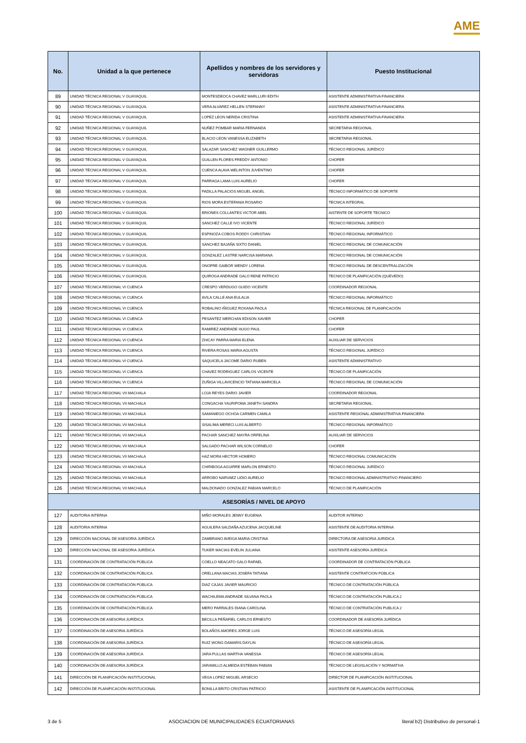AME
| No. | Unidad a la que pertenece | Apellidos y nombres de los servidores y servidoras | Puesto Institucional |
| --- | --- | --- | --- |
| 89 | UNIDAD TÉCNICA REGIONAL V GUAYAQUIL | MONTESDEOCA CHAVEZ MARLLURI EDITH | ASISTENTE ADMINISTRATIVA FINANCIERA |
| 90 | UNIDAD TÉCNICA REGIONAL V GUAYAQUIL | VERA ALVAREZ HELLEN STEFANNY | ASISTENTE ADMINISTRATIVA FINANCIERA |
| 91 | UNIDAD TÉCNICA REGIONAL V GUAYAQUIL | LOPEZ LEON NERIDA CRISTINA | ASISTENTE ADMINISTRATIVA FINANCIERA |
| 92 | UNIDAD TÉCNICA REGIONAL V GUAYAQUIL | NUÑEZ POMBAR MARIA FERNANDA | SECRETARIA REGIONAL |
| 93 | UNIDAD TÉCNICA REGIONAL V GUAYAQUIL | BLACIO LEON VANESSA ELIZABETH | SECRETARIA REGIONAL |
| 94 | UNIDAD TÉCNICA REGIONAL V GUAYAQUIL | SALAZAR SANCHEZ WAGNER GUILLERMO | TÉCNICO REGIONAL JURÍDICO |
| 95 | UNIDAD TÉCNICA REGIONAL V GUAYAQUIL | GUILLEN FLORES FREDDY ANTONIO | CHOFER |
| 96 | UNIDAD TÉCNICA REGIONAL V GUAYAQUIL | CUENCA ALAVA WELINTON JUVENTINO | CHOFER |
| 97 | UNIDAD TÉCNICA REGIONAL V GUAYAQUIL | PARRAGA LAMA LUIS AURELIO | CHOFER |
| 98 | UNIDAD TÉCNICA REGIONAL V GUAYAQUIL | PADILLA PALACIOS MIGUEL ANGEL | TÉCNICO INFORMÁTICO DE SOPORTE |
| 99 | UNIDAD TÉCNICA REGIONAL V GUAYAQUIL | RIOS MORA ESTEFANIA ROSARIO | TECNICA INTEGRAL |
| 100 | UNIDAD TÉCNICA REGIONAL V GUAYAQUIL | BRIONES COLLANTES VICTOR ABEL | AISTENTE DE SOPORTE TECNICO |
| 101 | UNIDAD TÉCNICA REGIONAL V GUAYAQUIL | SANCHEZ CALLE IVO VICENTE | TÉCNICO REGIONAL JURÍDICO |
| 102 | UNIDAD TÉCNICA REGIONAL V GUAYAQUIL | ESPINOZA COBOS RODDY CHRISTIAN | TÉCNICO REGIONAL INFORMÁTICO |
| 103 | UNIDAD TÉCNICA REGIONAL V GUAYAQUIL | SANCHEZ BAJAÑA SIXTO DANIEL | TÉCNICO REGIONAL DE COMUNICACIÓN |
| 104 | UNIDAD TÉCNICA REGIONAL V GUAYAQUIL | GONZALEZ LASTRE NARCISA MARIANA | TÉCNICO REGIONAL DE COMUNICACIÓN |
| 105 | UNIDAD TÉCNICA REGIONAL V GUAYAQUIL | ONOFRE GAIBOR WENDY LORENA | TÉCNICO REGIONAL DE DESCENTRALIZACIÓN |
| 106 | UNIDAD TÉCNICA REGIONAL V GUAYAQUIL | QUIROGA ANDRADE GALO RENE PATRICIO | TECNICO DE PLANIFICACIÓN (QUEVEDO) |
| 107 | UNIDAD TÉCNICA REGIONAL VI CUENCA | CRESPO VERDUGO GUIDO VICENTE | COORDINADOR REGIONAL |
| 108 | UNIDAD TÉCNICA REGIONAL VI CUENCA | AVILA CALLE ANA EULALIA | TÉCNICO REGIONAL INFORMÁTICO |
| 109 | UNIDAD TÉCNICA REGIONAL VI CUENCA | ROBALINO IÑIGUEZ ROXANA PAOLA | TÉCNICA REGIONAL DE PLANIFICACIÓN |
| 110 | UNIDAD TÉCNICA REGIONAL VI CUENCA | PESANTEZ MERCHAN EDISON XAVIER | CHOFER |
| 111 | UNIDAD TÉCNICA REGIONAL VI CUENCA | RAMIREZ ANDRADE HUGO PAUL | CHOFER |
| 112 | UNIDAD TÉCNICA REGIONAL VI CUENCA | ZHICAY PARRA MARIA ELENA | AUXILIAR DE SERVICIOS |
| 113 | UNIDAD TÉCNICA REGIONAL VI CUENCA | RIVERA ROSAS MARIA AGUSTA | TÉCNICO REGIONAL JURÍDICO |
| 114 | UNIDAD TÉCNICA REGIONAL VI CUENCA | SAQUICELA JACOME DARIO RUBEN | ASISTENTE ADMINISTRATIVO |
| 115 | UNIDAD TÉCNICA REGIONAL VI CUENCA | CHAVEZ RODRIGUEZ CARLOS VICENTE | TÉCNICO DE PLANIFICACIÓN |
| 116 | UNIDAD TÉCNICA REGIONAL VI CUENCA | ZUÑIGA VILLAVICENCIO TATIANA MARICELA | TÉCNICO REGIONAL DE COMUNICACIÓN |
| 117 | UNIDAD TÉCNICA REGIONAL VII MACHALA | LOJA REYES DARIO JAVIER | COORDINADOR REGIONAL |
| 118 | UNIDAD TÉCNICA REGIONAL VII MACHALA | CONGACHA YAURIPOMA JANETH SANDRA | SECRETARIA REGIONAL |
| 119 | UNIDAD TÉCNICA REGIONAL VII MACHALA | SAMANIEGO OCHOA CARMEN CAMILA | ASISTENTE REGIONAL ADMINISTRATIVA FINANCIERA |
| 120 | UNIDAD TÉCNICA REGIONAL VII MACHALA | SISALIMA MERECI LUIS ALBERTO | TÉCNICO REGIONAL INFORMÁTICO |
| 121 | UNIDAD TÉCNICA REGIONAL VII MACHALA | PACHAR SANCHEZ MAYRA ORFELINA | AUXILIAR DE SERVICIOS |
| 122 | UNIDAD TÉCNICA REGIONAL VII MACHALA | SALGADO PACHAR WILSON CORNELIO | CHOFER |
| 123 | UNIDAD TÉCNICA REGIONAL VII MACHALA | HAZ MORA HECTOR HOMERO | TÉCNICO REGIONAL COMUNICACIÓN |
| 124 | UNIDAD TÉCNICA REGIONAL VII MACHALA | CHIRIBOGA AGUIRRE MARLON ERNESTO | TÉCNICO REGIONAL JURÍDICO |
| 125 | UNIDAD TÉCNICA REGIONAL VII MACHALA | ARROBO NARVAEZ LIDIO AURELIO | TECNICO REGIONAL ADMINISTRATIVO FINANCIERO |
| 126 | UNIDAD TÉCNICA REGIONAL VII MACHALA | MALDONADO GONZALEZ FABIAN MARCELO | TÉCNICO DE PLANIFICACIÓN |
| ASESORÍAS / NIVEL DE APOYO | | | |
| 127 | AUDITORIA INTERNA | MIÑO MORALES JENNY EUGENIA | AUDITOR INTERNO |
| 128 | AUDITORIA INTERNA | AGUILERA SALDAÑA AZUCENA JACQUELINE | ASISTENTE DE AUDITORIA INTERNA |
| 129 | DIRECCIÓN NACIONAL DE ASESORIA JURÍDICA | ZAMBRANO AVEIGA MARIA CRISTINA | DIRECTORA DE ASESORIA JURIDICA |
| 130 | DIRECCIÓN NACIONAL DE ASESORIA JURÍDICA | TUKER MACIAS EVELIN JULIANA | ASISTENTE ASESORÍA JURÍDICA |
| 131 | COORDINACIÓN DE CONTRATACIÓN PÚBLICA | COELLO NEACATO GALO RAFAEL | COORDINADOR DE CONTRATACIÓN PÚBLICA |
| 132 | COORDINACIÓN DE CONTRATACIÓN PÚBLICA | ORELLANA MACIAS JOSEFA TATIANA | ASISTENTE CONTRATCION PÚBLICA |
| 133 | COORDINACIÓN DE CONTRATACIÓN PÚBLICA | DIAZ CAJAS JAVIER MAURICIO | TÉCNICO DE CONTRATACIÓN PÚBLICA |
| 134 | COORDINACIÓN DE CONTRATACIÓN PÚBLICA | WACHILEMA ANDRADE SILVANA PAOLA | TÉCNICO DE CONTRATACIÓN PUBLICA 2 |
| 135 | COORDINACIÓN DE CONTRATACIÓN PÚBLICA | MERO PARRALES DIANA CAROLINA | TÉCNICO DE CONTRATACIÓN PUBLICA 2 |
| 136 | COORDINACIÓN DE ASESORIA JURÍDICA | BECILLA PEÑAFIEL CARLOS ERNESTO | COORDINADOR DE ASESORÍA JURÍDICA |
| 137 | COORDINACIÓN DE ASESORIA JURÍDICA | BOLAÑOS AMORES JORGE LUIS | TÉCNICO DE ASESORÍA LEGAL |
| 138 | COORDINACIÓN DE ASESORIA JURÍDICA | RUIZ WONG DAMARIS DAYLIN | TÉCNICO DE ASESORÍA LEGAL |
| 139 | COORDINACIÓN DE ASESORIA JURÍDICA | JARA PULLAS MARTHA VANESSA | TÉCNICO DE ASESORÍA LEGAL |
| 140 | COORDINACIÓN DE ASESORIA JURÍDICA | JARAMILLO ALMEIDA ESTEBAN FABIAN | TÉCNICO DE LEGISLACIÓN Y NORMATIVA |
| 141 | DIRECCIÓN DE PLANIFICACIÓN INSTITUCIONAL | VEGA LOPEZ MIGUEL ARSECIO | DIRECTOR DE PLANIFICACIÓN INSTITUCIONAL |
| 142 | DIRECCIÓN DE PLANIFICACIÓN INSTITUCIONAL | BONILLA BRITO CRISTIAN PATRICIO | ASISTENTE DE PLANIFICACIÓN INSTITUCIONAL |
3 de 5 ASOCIACION DE MUNICIPALIDADES ECUATORIANAS literal b2) Distributivo de personal-1